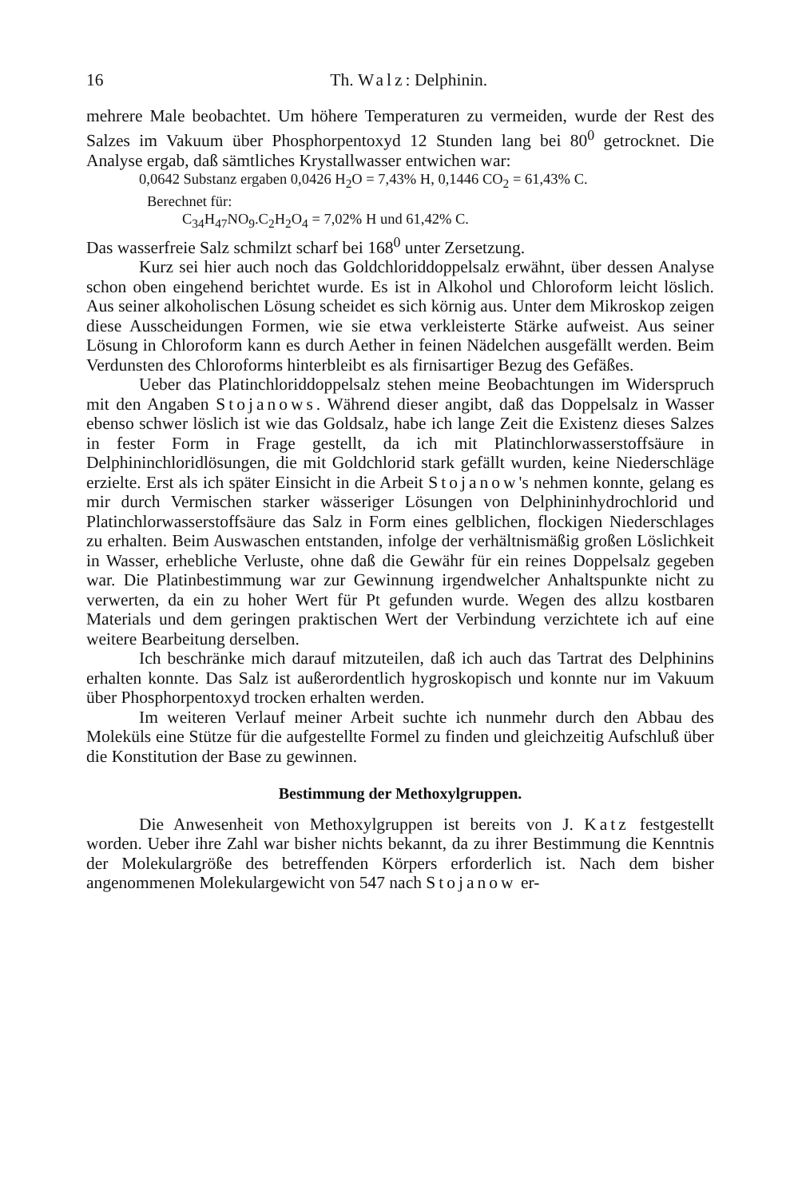16 Th. Walz: Delphinin.
mehrere Male beobachtet. Um höhere Temperaturen zu vermeiden, wurde der Rest des Salzes im Vakuum über Phosphorpentoxyd 12 Stunden lang bei 80<sup>0</sup> getrocknet. Die Analyse ergab, daß sämtliches Krystallwasser entwichen war:
0,0642 Substanz ergaben 0,0426 H<sub>2</sub>O = 7,43% H, 0,1446 CO<sub>2</sub> = 61,43% C.
Berechnet für:
C<sub>34</sub>H<sub>47</sub>NO<sub>9</sub>.C<sub>2</sub>H<sub>2</sub>O<sub>4</sub> = 7,02% H und 61,42% C.
Das wasserfreie Salz schmilzt scharf bei 168<sup>0</sup> unter Zersetzung.
Kurz sei hier auch noch das Goldchloriddoppelsalz erwähnt, über dessen Analyse schon oben eingehend berichtet wurde. Es ist in Alkohol und Chloroform leicht löslich. Aus seiner alkoholischen Lösung scheidet es sich körnig aus. Unter dem Mikroskop zeigen diese Ausscheidungen Formen, wie sie etwa verkleisterte Stärke aufweist. Aus seiner Lösung in Chloroform kann es durch Aether in feinen Nädelchen ausgefällt werden. Beim Verdunsten des Chloroforms hinterbleibt es als firnisartiger Bezug des Gefäßes.
Ueber das Platinchloriddoppelsalz stehen meine Beobachtungen im Widerspruch mit den Angaben Stojanows. Während dieser angibt, daß das Doppelsalz in Wasser ebenso schwer löslich ist wie das Goldsalz, habe ich lange Zeit die Existenz dieses Salzes in fester Form in Frage gestellt, da ich mit Platinchlorwasserstoffsäure in Delphininchloridlösungen, die mit Goldchlorid stark gefällt wurden, keine Niederschläge erzielte. Erst als ich später Einsicht in die Arbeit Stojanow's nehmen konnte, gelang es mir durch Vermischen starker wässeriger Lösungen von Delphininhydrochlorid und Platinchlorwasserstoffsäure das Salz in Form eines gelblichen, flockigen Niederschlages zu erhalten. Beim Auswaschen entstanden, infolge der verhältnismäßig großen Löslichkeit in Wasser, erhebliche Verluste, ohne daß die Gewähr für ein reines Doppelsalz gegeben war. Die Platinbestimmung war zur Gewinnung irgendwelcher Anhaltspunkte nicht zu verwerten, da ein zu hoher Wert für Pt gefunden wurde. Wegen des allzu kostbaren Materials und dem geringen praktischen Wert der Verbindung verzichtete ich auf eine weitere Bearbeitung derselben.
Ich beschränke mich darauf mitzuteilen, daß ich auch das Tartrat des Delphinins erhalten konnte. Das Salz ist außerordentlich hygroskopisch und konnte nur im Vakuum über Phosphorpentoxyd trocken erhalten werden.
Im weiteren Verlauf meiner Arbeit suchte ich nunmehr durch den Abbau des Moleküls eine Stütze für die aufgestellte Formel zu finden und gleichzeitig Aufschluß über die Konstitution der Base zu gewinnen.
Bestimmung der Methoxylgruppen.
Die Anwesenheit von Methoxylgruppen ist bereits von J. Katz festgestellt worden. Ueber ihre Zahl war bisher nichts bekannt, da zu ihrer Bestimmung die Kenntnis der Molekulargröße des betreffenden Körpers erforderlich ist. Nach dem bisher angenommenen Molekulargewicht von 547 nach Stojanow er-